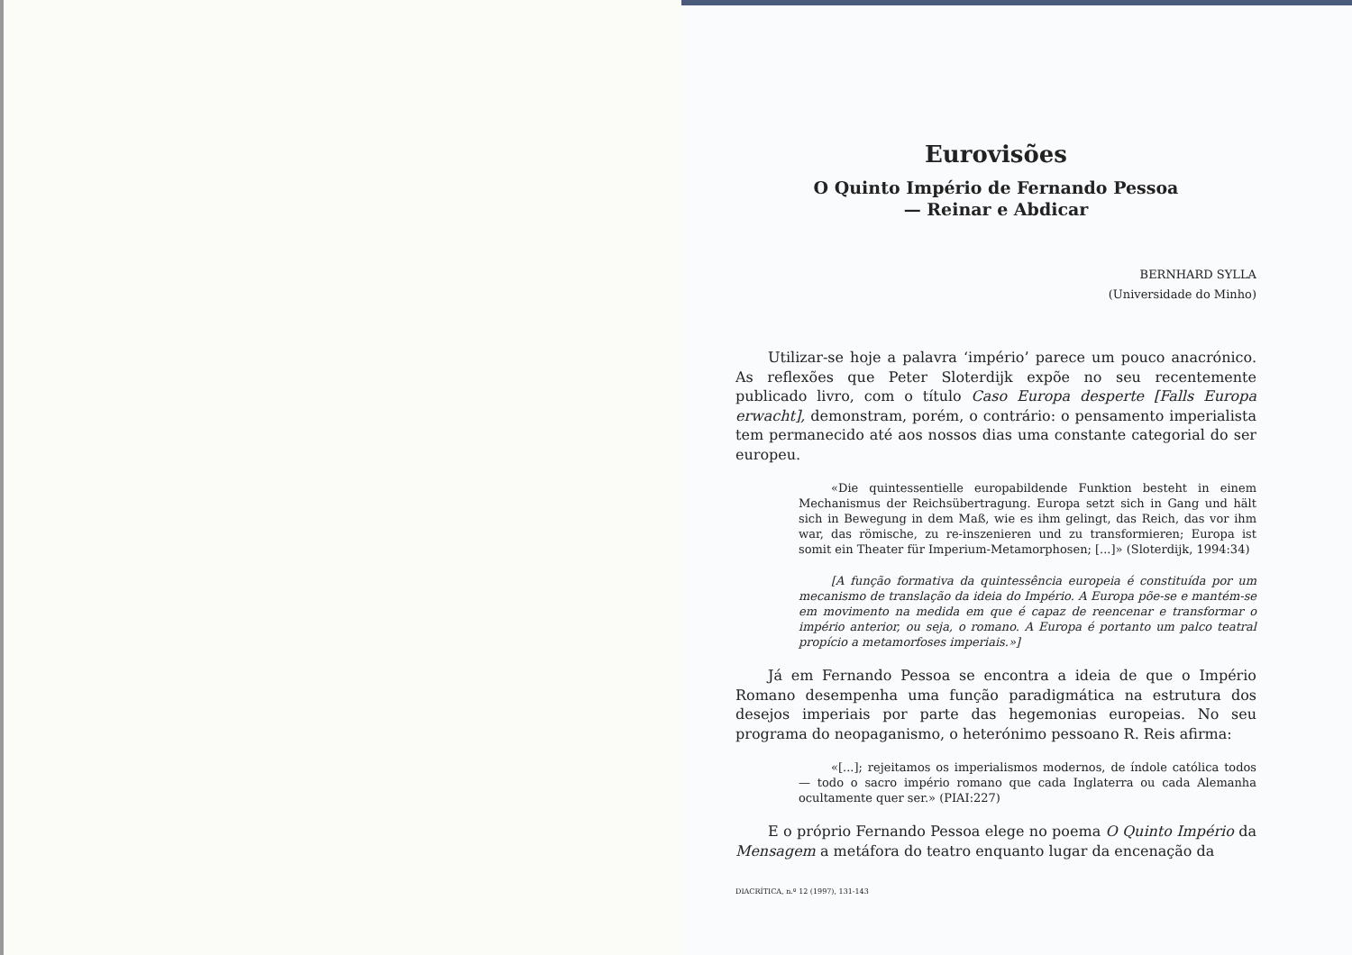Eurovisões
O Quinto Império de Fernando Pessoa
— Reinar e Abdicar
BERNHARD SYLLA
(Universidade do Minho)
Utilizar-se hoje a palavra ‘império’ parece um pouco anacrónico. As reflexões que Peter Sloterdijk expõe no seu recentemente publicado livro, com o título Caso Europa desperte [Falls Europa erwacht], demonstram, porém, o contrário: o pensamento imperialista tem permanecido até aos nossos dias uma constante categorial do ser europeu.
«Die quintessentielle europabildende Funktion besteht in einem Mechanismus der Reichsübertragung. Europa setzt sich in Gang und hält sich in Bewegung in dem Maß, wie es ihm gelingt, das Reich, das vor ihm war, das römische, zu re-inszenieren und zu transformieren; Europa ist somit ein Theater für Imperium-Metamorphosen; [...]» (Sloterdijk, 1994:34)
[A função formativa da quintessência europeia é constituída por um mecanismo de translação da ideia do Império. A Europa põe-se e mantém-se em movimento na medida em que é capaz de reencenar e transformar o império anterior, ou seja, o romano. A Europa é portanto um palco teatral propício a metamorfoses imperiais.»]
Já em Fernando Pessoa se encontra a ideia de que o Império Romano desempenha uma função paradigmática na estrutura dos desejos imperiais por parte das hegemonias europeias. No seu programa do neopaganismo, o heterónimo pessoano R. Reis afirma:
«[...]; rejeitamos os imperialismos modernos, de índole católica todos — todo o sacro império romano que cada Inglaterra ou cada Alemanha ocultamente quer ser.» (PIAI:227)
E o próprio Fernando Pessoa elege no poema O Quinto Império da Mensagem a metáfora do teatro enquanto lugar da encenação da
DIACRÍTICA, n.º 12 (1997), 131-143